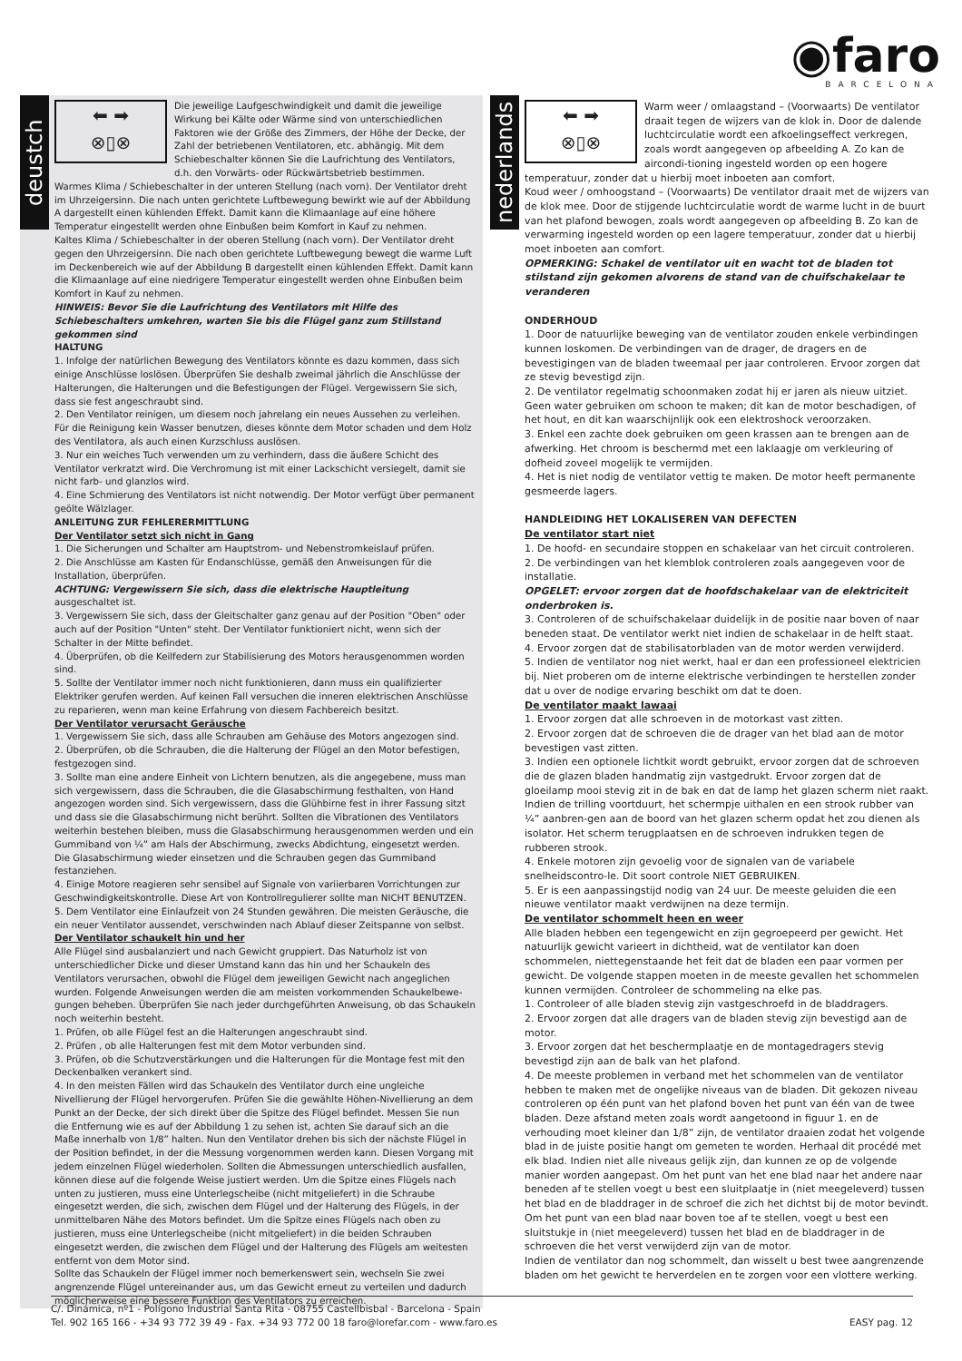◉faro
BARCELONA
deustch
⬅ ➡
⊗▯⊗
Die jeweilige Laufgeschwindigkeit und damit die jeweilige Wirkung bei Kälte oder Wärme sind von unterschiedlichen Faktoren wie der Größe des Zimmers, der Höhe der Decke, der Zahl der betriebenen Ventilatoren, etc. abhängig. Mit dem Schiebeschalter können Sie die Laufrichtung des Ventilators, d.h. den Vorwärts- oder Rückwärtsbetrieb bestimmen.
Warmes Klima / Schiebeschalter in der unteren Stellung (nach vorn). Der Ventilator dreht im Uhrzeigersinn. Die nach unten gerichtete Luftbewegung bewirkt wie auf der Abbildung A dargestellt einen kühlenden Effekt. Damit kann die Klimaanlage auf eine höhere Temperatur eingestellt werden ohne Einbußen beim Komfort in Kauf zu nehmen.
Kaltes Klima / Schiebeschalter in der oberen Stellung (nach vorn). Der Ventilator dreht gegen den Uhrzeigersinn. Die nach oben gerichtete Luftbewegung bewegt die warme Luft im Deckenbereich wie auf der Abbildung B dargestellt einen kühlenden Effekt. Damit kann die Klimaanlage auf eine niedrigere Temperatur eingestellt werden ohne Einbußen beim Komfort in Kauf zu nehmen.
HINWEIS: Bevor Sie die Laufrichtung des Ventilators mit Hilfe des Schiebeschalters umkehren, warten Sie bis die Flügel ganz zum Stillstand gekommen sind
HALTUNG
1. Infolge der natürlichen Bewegung des Ventilators könnte es dazu kommen, dass sich einige Anschlüsse loslösen. Überprüfen Sie deshalb zweimal jährlich die Anschlüsse der Halterungen, die Halterungen und die Befestigungen der Flügel. Vergewissern Sie sich, dass sie fest angeschraubt sind.
2. Den Ventilator reinigen, um diesem noch jahrelang ein neues Aussehen zu verleihen. Für die Reinigung kein Wasser benutzen, dieses könnte dem Motor schaden und dem Holz des Ventilatora, als auch einen Kurzschluss auslösen.
3. Nur ein weiches Tuch verwenden um zu verhindern, dass die äußere Schicht des Ventilator verkratzt wird. Die Verchromung ist mit einer Lackschicht versiegelt, damit sie nicht farb- und glanzlos wird.
4. Eine Schmierung des Ventilators ist nicht notwendig. Der Motor verfügt über permanent geölte Wälzlager.
ANLEITUNG ZUR FEHLERERMITTLUNG
Der Ventilator setzt sich nicht in Gang
1. Die Sicherungen und Schalter am Hauptstrom- und Nebenstromkeislauf prüfen.
2. Die Anschlüsse am Kasten für Endanschlüsse, gemäß den Anweisungen für die Installation, überprüfen.
ACHTUNG: Vergewissern Sie sich, dass die elektrische Hauptleitung ausgeschaltet ist.
3. Vergewissern Sie sich, dass der Gleitschalter ganz genau auf der Position "Oben" oder auch auf der Position "Unten" steht. Der Ventilator funktioniert nicht, wenn sich der Schalter in der Mitte befindet.
4. Überprüfen, ob die Keilfedern zur Stabilisierung des Motors herausgenommen worden sind.
5. Sollte der Ventilator immer noch nicht funktionieren, dann muss ein qualifizierter Elektriker gerufen werden. Auf keinen Fall versuchen die inneren elektrischen Anschlüsse zu reparieren, wenn man keine Erfahrung von diesem Fachbereich besitzt.
Der Ventilator verursacht Geräusche
1. Vergewissern Sie sich, dass alle Schrauben am Gehäuse des Motors angezogen sind.
2. Überprüfen, ob die Schrauben, die die Halterung der Flügel an den Motor befestigen, festgezogen sind.
3. Sollte man eine andere Einheit von Lichtern benutzen, als die angegebene, muss man sich vergewissern, dass die Schrauben, die die Glasabschirmung festhalten, von Hand angezogen worden sind. Sich vergewissern, dass die Glühbirne fest in ihrer Fassung sitzt und dass sie die Glasabschirmung nicht berührt. Sollten die Vibrationen des Ventilators weiterhin bestehen bleiben, muss die Glasabschirmung herausgenommen werden und ein Gummiband von ¼” am Hals der Abschirmung, zwecks Abdichtung, eingesetzt werden. Die Glasabschirmung wieder einsetzen und die Schrauben gegen das Gummiband festanziehen.
4. Einige Motore reagieren sehr sensibel auf Signale von variierbaren Vorrichtungen zur Geschwindigkeitskontrolle. Diese Art von Kontrollregulierer sollte man NICHT BENUTZEN.
5. Dem Ventilator eine Einlaufzeit von 24 Stunden gewähren. Die meisten Geräusche, die ein neuer Ventilator aussendet, verschwinden nach Ablauf dieser Zeitspanne von selbst.
Der Ventilator schaukelt hin und her
Alle Flügel sind ausbalanziert und nach Gewicht gruppiert. Das Naturholz ist von unterschiedlicher Dicke und dieser Umstand kann das hin und her Schaukeln des Ventilators verursachen, obwohl die Flügel dem jeweiligen Gewicht nach angeglichen wurden. Folgende Anweisungen werden die am meisten vorkommenden Schaukelbewe-gungen beheben. Überprüfen Sie nach jeder durchgeführten Anweisung, ob das Schaukeln noch weiterhin besteht.
1. Prüfen, ob alle Flügel fest an die Halterungen angeschraubt sind.
2. Prüfen , ob alle Halterungen fest mit dem Motor verbunden sind.
3. Prüfen, ob die Schutzverstärkungen und die Halterungen für die Montage fest mit den Deckenbalken verankert sind.
4. In den meisten Fällen wird das Schaukeln des Ventilator durch eine ungleiche Nivellierung der Flügel hervorgerufen. Prüfen Sie die gewählte Höhen-Nivellierung an dem Punkt an der Decke, der sich direkt über die Spitze des Flügel befindet. Messen Sie nun die Entfernung wie es auf der Abbildung 1 zu sehen ist, achten Sie darauf sich an die Maße innerhalb von 1/8” halten. Nun den Ventilator drehen bis sich der nächste Flügel in der Position befindet, in der die Messung vorgenommen werden kann. Diesen Vorgang mit jedem einzelnen Flügel wiederholen. Sollten die Abmessungen unterschiedlich ausfallen, können diese auf die folgende Weise justiert werden. Um die Spitze eines Flügels nach unten zu justieren, muss eine Unterlegscheibe (nicht mitgeliefert) in die Schraube eingesetzt werden, die sich, zwischen dem Flügel und der Halterung des Flügels, in der unmittelbaren Nähe des Motors befindet. Um die Spitze eines Flügels nach oben zu justieren, muss eine Unterlegscheibe (nicht mitgeliefert) in die beiden Schrauben eingesetzt werden, die zwischen dem Flügel und der Halterung des Flügels am weitesten entfernt von dem Motor sind.
Sollte das Schaukeln der Flügel immer noch bemerkenswert sein, wechseln Sie zwei angrenzende Flügel untereinander aus, um das Gewicht erneut zu verteilen und dadurch möglicherweise eine bessere Funktion des Ventilators zu erreichen.
nederlands
⬅ ➡
⊗▯⊗
Warm weer / omlaagstand – (Voorwaarts) De ventilator draait tegen de wijzers van de klok in. Door de dalende luchtcirculatie wordt een afkoelingseffect verkregen, zoals wordt aangegeven op afbeelding A. Zo kan de aircondi-tioning ingesteld worden op een hogere temperatuur, zonder dat u hierbij moet inboeten aan comfort.
Koud weer / omhoogstand – (Voorwaarts) De ventilator draait met de wijzers van de klok mee. Door de stijgende luchtcirculatie wordt de warme lucht in de buurt van het plafond bewogen, zoals wordt aangegeven op afbeelding B. Zo kan de verwarming ingesteld worden op een lagere temperatuur, zonder dat u hierbij moet inboeten aan comfort.
OPMERKING: Schakel de ventilator uit en wacht tot de bladen tot stilstand zijn gekomen alvorens de stand van de chuifschakelaar te veranderen
ONDERHOUD
1. Door de natuurlijke beweging van de ventilator zouden enkele verbindingen kunnen loskomen. De verbindingen van de drager, de dragers en de bevestigingen van de bladen tweemaal per jaar controleren. Ervoor zorgen dat ze stevig bevestigd zijn.
2. De ventilator regelmatig schoonmaken zodat hij er jaren als nieuw uitziet. Geen water gebruiken om schoon te maken; dit kan de motor beschadigen, of het hout, en dit kan waarschijnlijk ook een elektroshock veroorzaken.
3. Enkel een zachte doek gebruiken om geen krassen aan te brengen aan de afwerking. Het chroom is beschermd met een laklaagje om verkleuring of dofheid zoveel mogelijk te vermijden.
4. Het is niet nodig de ventilator vettig te maken. De motor heeft permanente gesmeerde lagers.
HANDLEIDING HET LOKALISEREN VAN DEFECTEN
De ventilator start niet
1. De hoofd- en secundaire stoppen en schakelaar van het circuit controleren.
2. De verbindingen van het klemblok controleren zoals aangegeven voor de installatie.
OPGELET: ervoor zorgen dat de hoofdschakelaar van de elektriciteit onderbroken is.
3. Controleren of de schuifschakelaar duidelijk in de positie naar boven of naar beneden staat. De ventilator werkt niet indien de schakelaar in de helft staat.
4. Ervoor zorgen dat de stabilisatorbladen van de motor werden verwijderd.
5. Indien de ventilator nog niet werkt, haal er dan een professioneel elektricien bij. Niet proberen om de interne elektrische verbindingen te herstellen zonder dat u over de nodige ervaring beschikt om dat te doen.
De ventilator maakt lawaai
1. Ervoor zorgen dat alle schroeven in de motorkast vast zitten.
2. Ervoor zorgen dat de schroeven die de drager van het blad aan de motor bevestigen vast zitten.
3. Indien een optionele lichtkit wordt gebruikt, ervoor zorgen dat de schroeven die de glazen bladen handmatig zijn vastgedrukt. Ervoor zorgen dat de gloeilamp mooi stevig zit in de bak en dat de lamp het glazen scherm niet raakt. Indien de trilling voortduurt, het schermpje uithalen en een strook rubber van ¼” aanbren-gen aan de boord van het glazen scherm opdat het zou dienen als isolator. Het scherm terugplaatsen en de schroeven indrukken tegen de rubberen strook.
4. Enkele motoren zijn gevoelig voor de signalen van de variabele snelheidscontro-le. Dit soort controle NIET GEBRUIKEN.
5. Er is een aanpassingstijd nodig van 24 uur. De meeste geluiden die een nieuwe ventilator maakt verdwijnen na deze termijn.
De ventilator schommelt heen en weer
Alle bladen hebben een tegengewicht en zijn gegroepeerd per gewicht. Het natuurlijk gewicht varieert in dichtheid, wat de ventilator kan doen schommelen, niettegenstaande het feit dat de bladen een paar vormen per gewicht. De volgende stappen moeten in de meeste gevallen het schommelen kunnen vermijden. Controleer de schommeling na elke pas.
1. Controleer of alle bladen stevig zijn vastgeschroefd in de bladdragers.
2. Ervoor zorgen dat alle dragers van de bladen stevig zijn bevestigd aan de motor.
3. Ervoor zorgen dat het beschermplaatje en de montagedragers stevig bevestigd zijn aan de balk van het plafond.
4. De meeste problemen in verband met het schommelen van de ventilator hebben te maken met de ongelijke niveaus van de bladen. Dit gekozen niveau controleren op één punt van het plafond boven het punt van één van de twee bladen. Deze afstand meten zoals wordt aangetoond in figuur 1. en de verhouding moet kleiner dan 1/8” zijn, de ventilator draaien zodat het volgende blad in de juiste positie hangt om gemeten te worden. Herhaal dit procédé met elk blad. Indien niet alle niveaus gelijk zijn, dan kunnen ze op de volgende manier worden aangepast. Om het punt van het ene blad naar het andere naar beneden af te stellen voegt u best een sluitplaatje in (niet meegeleverd) tussen het blad en de bladdrager in de schroef die zich het dichtst bij de motor bevindt. Om het punt van een blad naar boven toe af te stellen, voegt u best een sluitstukje in (niet meegeleverd) tussen het blad en de bladdrager in de schroeven die het verst verwijderd zijn van de motor.
Indien de ventilator dan nog schommelt, dan wisselt u best twee aangrenzende bladen om het gewicht te herverdelen en te zorgen voor een vlottere werking.
C/. Dinámica, nº1 - Polígono Industrial Santa Rita - 08755 Castellbisbal - Barcelona - Spain
Tel. 902 165 166 - +34 93 772 39 49 - Fax. +34 93 772 00 18 faro@lorefar.com - www.faro.es
EASY pag. 12